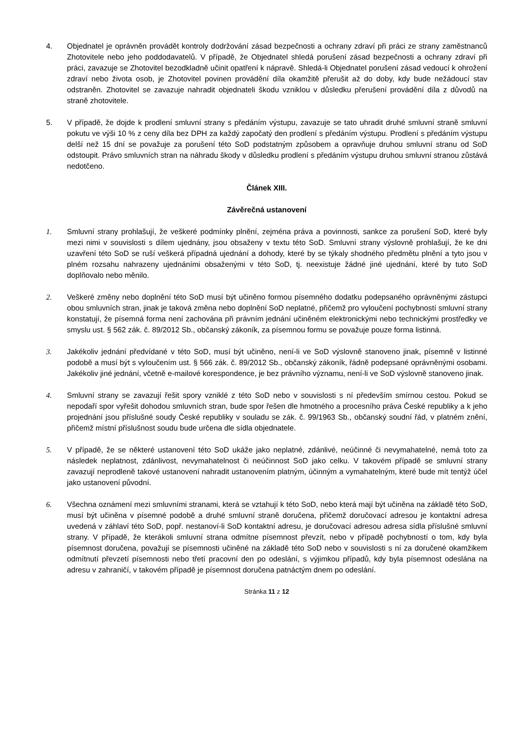4. Objednatel je oprávněn provádět kontroly dodržování zásad bezpečnosti a ochrany zdraví při práci ze strany zaměstnanců Zhotovitele nebo jeho poddodavatelů. V případě, že Objednatel shledá porušení zásad bezpečnosti a ochrany zdraví při práci, zavazuje se Zhotovitel bezodkladně učinit opatření k nápravě. Shledá-li Objednatel porušení zásad vedoucí k ohrožení zdraví nebo života osob, je Zhotovitel povinen provádění díla okamžitě přerušit až do doby, kdy bude nežádoucí stav odstraněn. Zhotovitel se zavazuje nahradit objednateli škodu vzniklou v důsledku přerušení provádění díla z důvodů na straně zhotovitele.
5. V případě, že dojde k prodlení smluvní strany s předáním výstupu, zavazuje se tato uhradit druhé smluvní straně smluvní pokutu ve výši 10 % z ceny díla bez DPH za každý započatý den prodlení s předáním výstupu. Prodlení s předáním výstupu delší než 15 dní se považuje za porušení této SoD podstatným způsobem a opravňuje druhou smluvní stranu od SoD odstoupit. Právo smluvních stran na náhradu škody v důsledku prodlení s předáním výstupu druhou smluvní stranou zůstává nedotčeno.
Článek XIII.
Závěrečná ustanovení
1. Smluvní strany prohlašují, že veškeré podmínky plnění, zejména práva a povinnosti, sankce za porušení SoD, které byly mezi nimi v souvislosti s dílem ujednány, jsou obsaženy v textu této SoD. Smluvní strany výslovně prohlašují, že ke dni uzavření této SoD se ruší veškerá případná ujednání a dohody, které by se týkaly shodného předmětu plnění a tyto jsou v plném rozsahu nahrazeny ujednáními obsaženými v této SoD, tj. neexistuje žádné jiné ujednání, které by tuto SoD doplňovalo nebo měnilo.
2. Veškeré změny nebo doplnění této SoD musí být učiněno formou písemného dodatku podepsaného oprávněnými zástupci obou smluvních stran, jinak je taková změna nebo doplnění SoD neplatné, přičemž pro vyloučení pochybností smluvní strany konstatují, že písemná forma není zachována při právním jednání učiněném elektronickými nebo technickými prostředky ve smyslu ust. § 562 zák. č. 89/2012 Sb., občanský zákoník, za písemnou formu se považuje pouze forma listinná.
3. Jakékoliv jednání předvídané v této SoD, musí být učiněno, není-li ve SoD výslovně stanoveno jinak, písemně v listinné podobě a musí být s vyloučením ust. § 566 zák. č. 89/2012 Sb., občanský zákoník, řádně podepsané oprávněnými osobami. Jakékoliv jiné jednání, včetně e-mailové korespondence, je bez právního významu, není-li ve SoD výslovně stanoveno jinak.
4. Smluvní strany se zavazují řešit spory vzniklé z této SoD nebo v souvislosti s ní především smírnou cestou. Pokud se nepodaří spor vyřešit dohodou smluvních stran, bude spor řešen dle hmotného a procesního práva České republiky a k jeho projednání jsou příslušné soudy České republiky v souladu se zák. č. 99/1963 Sb., občanský soudní řád, v platném znění, přičemž místní příslušnost soudu bude určena dle sídla objednatele.
5. V případě, že se některé ustanovení této SoD ukáže jako neplatné, zdánlivé, neúčinné či nevymahatelné, nemá toto za následek neplatnost, zdánlivost, nevymahatelnost či neúčinnost SoD jako celku. V takovém případě se smluvní strany zavazují neprodleně takové ustanovení nahradit ustanovením platným, účinným a vymahatelným, které bude mít tentýž účel jako ustanovení původní.
6. Všechna oznámení mezi smluvními stranami, která se vztahují k této SoD, nebo která mají být učiněna na základě této SoD, musí být učiněna v písemné podobě a druhé smluvní straně doručena, přičemž doručovací adresou je kontaktní adresa uvedená v záhlaví této SoD, popř. nestanoví-li SoD kontaktní adresu, je doručovací adresou adresa sídla příslušné smluvní strany. V případě, že kterákoli smluvní strana odmítne písemnost převzít, nebo v případě pochybností o tom, kdy byla písemnost doručena, považují se písemnosti učiněné na základě této SoD nebo v souvislosti s ní za doručené okamžikem odmítnutí převzetí písemnosti nebo třetí pracovní den po odeslání, s výjimkou případů, kdy byla písemnost odeslána na adresu v zahraničí, v takovém případě je písemnost doručena patnáctým dnem po odeslání.
Stránka 11 z 12